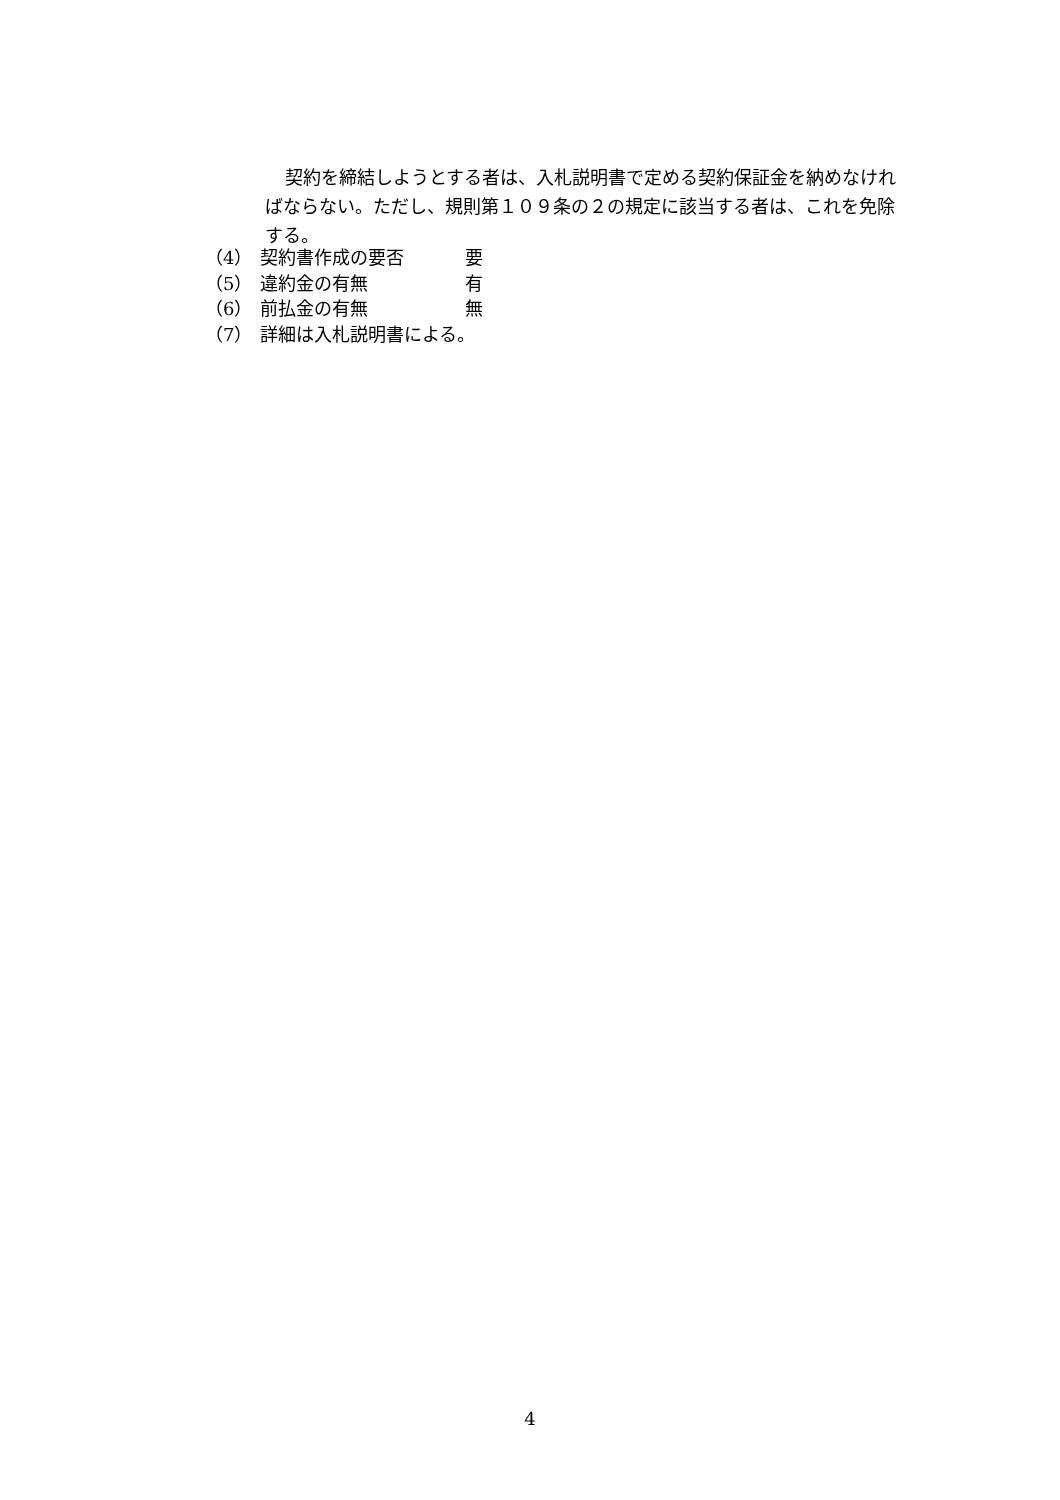契約を締結しようとする者は、入札説明書で定める契約保証金を納めなければならない。ただし、規則第１０９条の２の規定に該当する者は、これを免除する。
（4） 契約書作成の要否 要
（5） 違約金の有無 有
（6） 前払金の有無 無
（7） 詳細は入札説明書による。
4